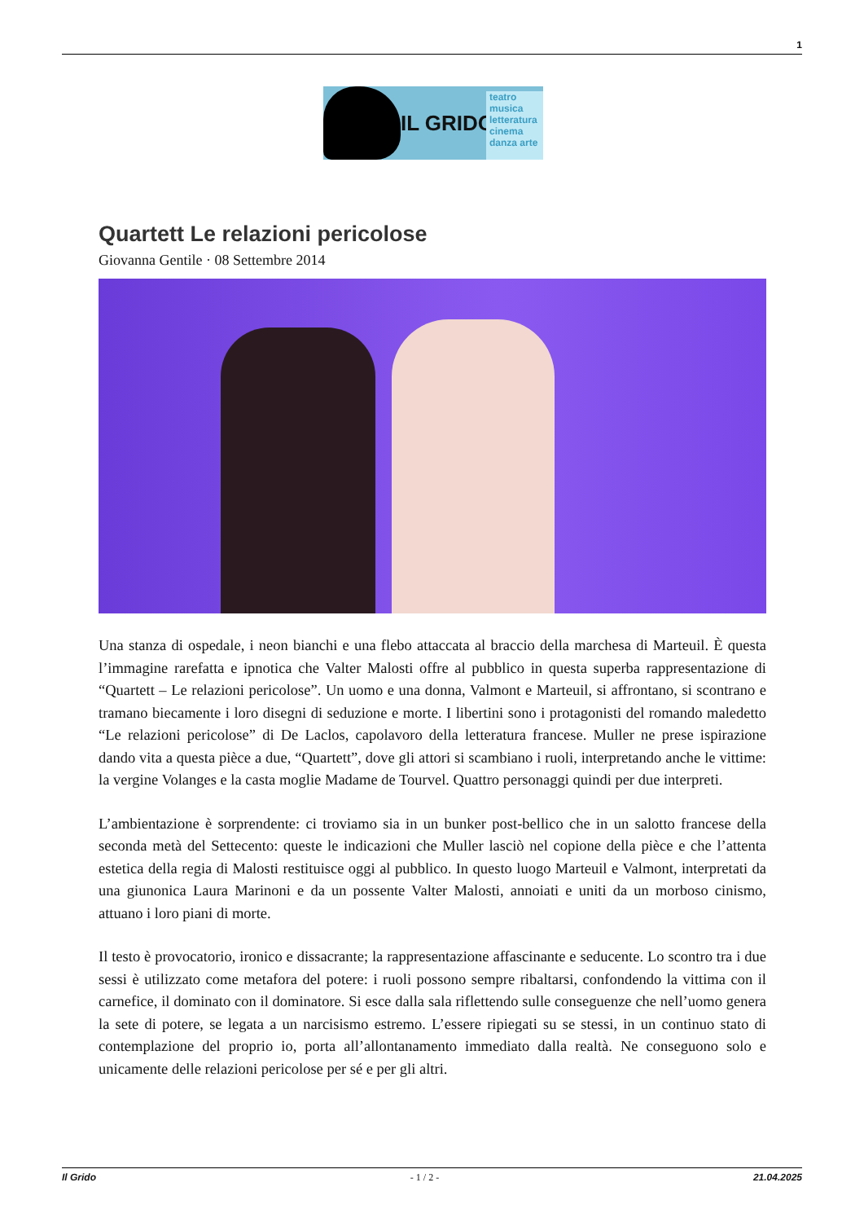1
IL GRIDO
teatro
musica
letteratura
cinema
danza arte
Quartett Le relazioni pericolose
Giovanna Gentile · 08 Settembre 2014
Una stanza di ospedale, i neon bianchi e una flebo attaccata al braccio della marchesa di Marteuil. È questa l’immagine rarefatta e ipnotica che Valter Malosti offre al pubblico in questa superba rappresentazione di “Quartett – Le relazioni pericolose”. Un uomo e una donna, Valmont e Marteuil, si affrontano, si scontrano e tramano biecamente i loro disegni di seduzione e morte. I libertini sono i protagonisti del romando maledetto “Le relazioni pericolose” di De Laclos, capolavoro della letteratura francese. Muller ne prese ispirazione dando vita a questa pièce a due, “Quartett”, dove gli attori si scambiano i ruoli, interpretando anche le vittime: la vergine Volanges e la casta moglie Madame de Tourvel. Quattro personaggi quindi per due interpreti.
L’ambientazione è sorprendente: ci troviamo sia in un bunker post-bellico che in un salotto francese della seconda metà del Settecento: queste le indicazioni che Muller lasciò nel copione della pièce e che l’attenta estetica della regia di Malosti restituisce oggi al pubblico. In questo luogo Marteuil e Valmont, interpretati da una giunonica Laura Marinoni e da un possente Valter Malosti, annoiati e uniti da un morboso cinismo, attuano i loro piani di morte.
Il testo è provocatorio, ironico e dissacrante; la rappresentazione affascinante e seducente. Lo scontro tra i due sessi è utilizzato come metafora del potere: i ruoli possono sempre ribaltarsi, confondendo la vittima con il carnefice, il dominato con il dominatore. Si esce dalla sala riflettendo sulle conseguenze che nell’uomo genera la sete di potere, se legata a un narcisismo estremo. L’essere ripiegati su se stessi, in un continuo stato di contemplazione del proprio io, porta all’allontanamento immediato dalla realtà. Ne conseguono solo e unicamente delle relazioni pericolose per sé e per gli altri.
Il Grido - 1 / 2 - 21.04.2025